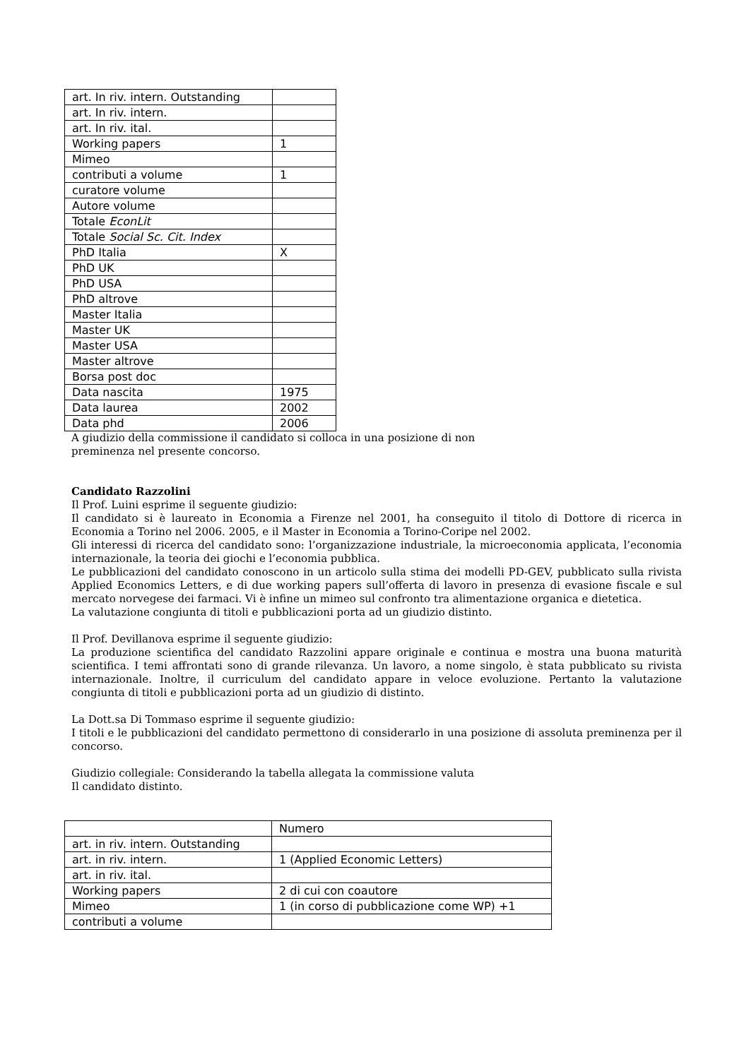| art. In riv. intern. Outstanding | |
| art. In riv. intern. | |
| art. In riv. ital. | |
| Working papers | 1 |
| Mimeo | |
| contributi a volume | 1 |
| curatore volume | |
| Autore volume | |
| Totale EconLit | |
| Totale Social Sc. Cit. Index | |
| PhD Italia | X |
| PhD UK | |
| PhD USA | |
| PhD altrove | |
| Master Italia | |
| Master UK | |
| Master USA | |
| Master altrove | |
| Borsa post doc | |
| Data nascita | 1975 |
| Data laurea | 2002 |
| Data phd | 2006 |
A giudizio della commissione il candidato si colloca in una posizione di non
preminenza nel presente concorso.
Candidato Razzolini
Il Prof. Luini esprime il seguente giudizio:
Il candidato si è laureato in Economia a Firenze nel 2001, ha conseguito il titolo di Dottore di ricerca in Economia a Torino nel 2006. 2005, e il Master in Economia a Torino-Coripe nel 2002.
Gli interessi di ricerca del candidato sono: l’organizzazione industriale, la microeconomia applicata, l’economia internazionale, la teoria dei giochi e l’economia pubblica.
Le pubblicazioni del candidato conoscono in un articolo sulla stima dei modelli PD-GEV, pubblicato sulla rivista Applied Economics Letters, e di due working papers sull’offerta di lavoro in presenza di evasione fiscale e sul mercato norvegese dei farmaci. Vi è infine un mimeo sul confronto tra alimentazione organica e dietetica.
La valutazione congiunta di titoli e pubblicazioni porta ad un giudizio distinto.
Il Prof. Devillanova esprime il seguente giudizio:
La produzione scientifica del candidato Razzolini appare originale e continua e mostra una buona maturità scientifica. I temi affrontati sono di grande rilevanza. Un lavoro, a nome singolo, è stata pubblicato su rivista internazionale. Inoltre, il curriculum del candidato appare in veloce evoluzione. Pertanto la valutazione congiunta di titoli e pubblicazioni porta ad un giudizio di distinto.
La Dott.sa Di Tommaso esprime il seguente giudizio:
I titoli e le pubblicazioni del candidato permettono di considerarlo in una posizione di assoluta preminenza per il concorso.
Giudizio collegiale: Considerando la tabella allegata la commissione valuta
Il candidato distinto.
| | Numero |
| art. in riv. intern. Outstanding | |
| art. in riv. intern. | 1 (Applied Economic Letters) |
| art. in riv. ital. | |
| Working papers | 2 di cui con coautore |
| Mimeo | 1 (in corso di pubblicazione come WP) +1 |
| contributi a volume | |